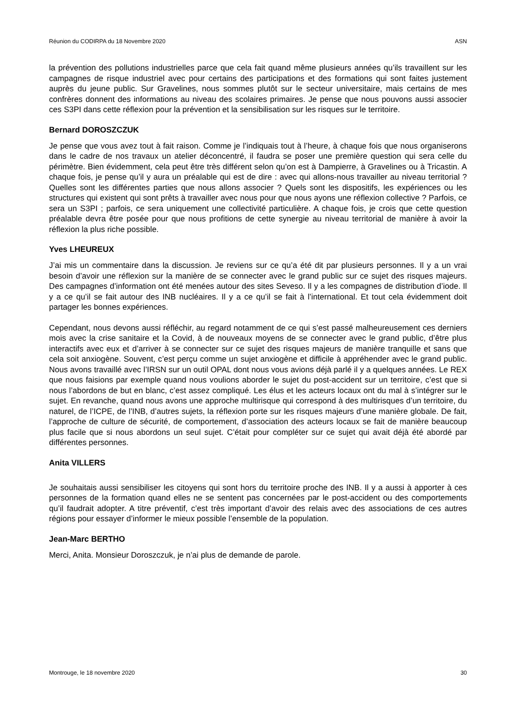Réunion du CODIRPA du 18 Novembre 2020 ASN
la prévention des pollutions industrielles parce que cela fait quand même plusieurs années qu’ils travaillent sur les campagnes de risque industriel avec pour certains des participations et des formations qui sont faites justement auprès du jeune public. Sur Gravelines, nous sommes plutôt sur le secteur universitaire, mais certains de mes confrères donnent des informations au niveau des scolaires primaires. Je pense que nous pouvons aussi associer ces S3PI dans cette réflexion pour la prévention et la sensibilisation sur les risques sur le territoire.
Bernard DOROSZCZUK
Je pense que vous avez tout à fait raison. Comme je l’indiquais tout à l’heure, à chaque fois que nous organiserons dans le cadre de nos travaux un atelier déconcentré, il faudra se poser une première question qui sera celle du périmètre. Bien évidemment, cela peut être très différent selon qu’on est à Dampierre, à Gravelines ou à Tricastin. A chaque fois, je pense qu’il y aura un préalable qui est de dire : avec qui allons-nous travailler au niveau territorial ? Quelles sont les différentes parties que nous allons associer ? Quels sont les dispositifs, les expériences ou les structures qui existent qui sont prêts à travailler avec nous pour que nous ayons une réflexion collective ? Parfois, ce sera un S3PI ; parfois, ce sera uniquement une collectivité particulière. A chaque fois, je crois que cette question préalable devra être posée pour que nous profitions de cette synergie au niveau territorial de manière à avoir la réflexion la plus riche possible.
Yves LHEUREUX
J’ai mis un commentaire dans la discussion. Je reviens sur ce qu’a été dit par plusieurs personnes. Il y a un vrai besoin d’avoir une réflexion sur la manière de se connecter avec le grand public sur ce sujet des risques majeurs. Des campagnes d’information ont été menées autour des sites Seveso. Il y a les compagnes de distribution d’iode. Il y a ce qu’il se fait autour des INB nucléaires. Il y a ce qu’il se fait à l’international. Et tout cela évidemment doit partager les bonnes expériences.
Cependant, nous devons aussi réfléchir, au regard notamment de ce qui s’est passé malheureusement ces derniers mois avec la crise sanitaire et la Covid, à de nouveaux moyens de se connecter avec le grand public, d’être plus interactifs avec eux et d’arriver à se connecter sur ce sujet des risques majeurs de manière tranquille et sans que cela soit anxiogène. Souvent, c’est perçu comme un sujet anxiogène et difficile à appréhender avec le grand public. Nous avons travaillé avec l’IRSN sur un outil OPAL dont nous vous avions déjà parlé il y a quelques années. Le REX que nous faisions par exemple quand nous voulions aborder le sujet du post-accident sur un territoire, c’est que si nous l’abordons de but en blanc, c’est assez compliqué. Les élus et les acteurs locaux ont du mal à s’intégrer sur le sujet. En revanche, quand nous avons une approche multirisque qui correspond à des multirisques d’un territoire, du naturel, de l’ICPE, de l’INB, d’autres sujets, la réflexion porte sur les risques majeurs d’une manière globale. De fait, l’approche de culture de sécurité, de comportement, d’association des acteurs locaux se fait de manière beaucoup plus facile que si nous abordons un seul sujet. C’était pour compléter sur ce sujet qui avait déjà été abordé par différentes personnes.
Anita VILLERS
Je souhaitais aussi sensibiliser les citoyens qui sont hors du territoire proche des INB. Il y a aussi à apporter à ces personnes de la formation quand elles ne se sentent pas concernées par le post-accident ou des comportements qu’il faudrait adopter. A titre préventif, c’est très important d’avoir des relais avec des associations de ces autres régions pour essayer d’informer le mieux possible l’ensemble de la population.
Jean-Marc BERTHO
Merci, Anita. Monsieur Doroszczuk, je n’ai plus de demande de parole.
Montrouge, le 18 novembre 2020 30